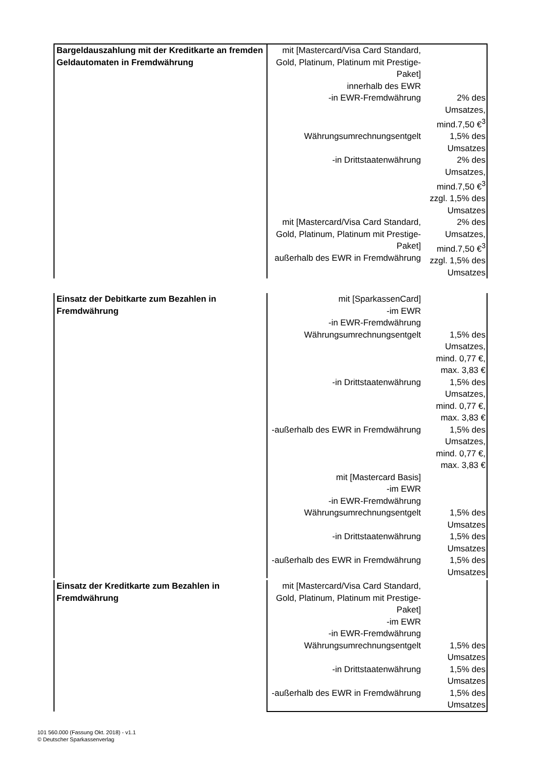| Bargeldauszahlung mit der Kreditkarte an fremden Geldautomaten in Fremdwährung | mit [Mastercard/Visa Card Standard, Gold, Platinum, Platinum mit Prestige-Paket] innerhalb des EWR | |
| | -in EWR-Fremdwährung | 2% des Umsatzes, mind.7,50 €<sup>3</sup> |
| | Währungsumrechnungsentgelt | 1,5% des Umsatzes |
| | -in Drittstaatenwährung | 2% des Umsatzes, mind.7,50 €<sup>3</sup> zzgl. 1,5% des Umsatzes |
| | mit [Mastercard/Visa Card Standard, Gold, Platinum, Platinum mit Prestige-Paket] außerhalb des EWR in Fremdwährung | 2% des Umsatzes, mind.7,50 €<sup>3</sup> zzgl. 1,5% des Umsatzes |
| Einsatz der Debitkarte zum Bezahlen in Fremdwährung | mit [SparkassenCard] -im EWR -in EWR-Fremdwährung | |
| | Währungsumrechnungsentgelt | 1,5% des Umsatzes, mind. 0,77 €, max. 3,83 € |
| | -in Drittstaatenwährung | 1,5% des Umsatzes, mind. 0,77 €, max. 3,83 € |
| | -außerhalb des EWR in Fremdwährung | 1,5% des Umsatzes, mind. 0,77 €, max. 3,83 € |
| | mit [Mastercard Basis] -im EWR -in EWR-Fremdwährung | |
| | Währungsumrechnungsentgelt | 1,5% des Umsatzes |
| | -in Drittstaatenwährung | 1,5% des Umsatzes |
| | -außerhalb des EWR in Fremdwährung | 1,5% des Umsatzes |
| Einsatz der Kreditkarte zum Bezahlen in Fremdwährung | mit [Mastercard/Visa Card Standard, Gold, Platinum, Platinum mit Prestige-Paket] -im EWR -in EWR-Fremdwährung | |
| | Währungsumrechnungsentgelt | 1,5% des Umsatzes |
| | -in Drittstaatenwährung | 1,5% des Umsatzes |
| | -außerhalb des EWR in Fremdwährung | 1,5% des Umsatzes |
101 560.000 (Fassung Okt. 2018) - v1.1
© Deutscher Sparkassenverlag